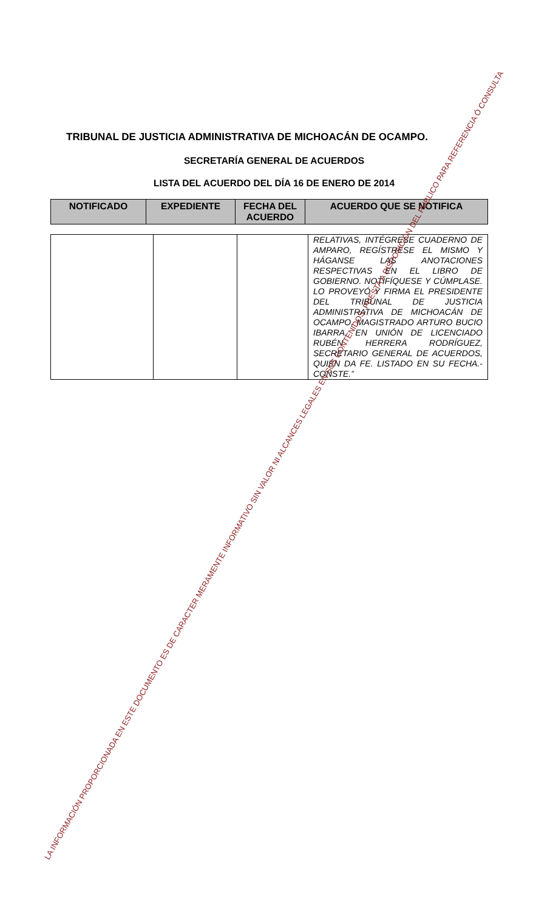TRIBUNAL DE JUSTICIA ADMINISTRATIVA DE MICHOACÁN DE OCAMPO.
SECRETARÍA GENERAL DE ACUERDOS
LISTA DEL ACUERDO DEL DÍA 16 DE ENERO DE 2014
| NOTIFICADO | EXPEDIENTE | FECHA DEL ACUERDO | ACUERDO QUE SE NOTIFICA |
| --- | --- | --- | --- |
| | | | RELATIVAS, INTÉGRESE CUADERNO DE AMPARO, REGÍSTRESE EL MISMO Y HÁGANSE LAS ANOTACIONES RESPECTIVAS EN EL LIBRO DE GOBIERNO. NOTIFÍQUESE Y CÚMPLASE. LO PROVEYÓ Y FIRMA EL PRESIDENTE DEL TRIBUNAL DE JUSTICIA ADMINISTRATIVA DE MICHOACÁN DE OCAMPO, MAGISTRADO ARTURO BUCIO IBARRA, EN UNIÓN DE LICENCIADO RUBÉN HERRERA RODRÍGUEZ, SECRETARIO GENERAL DE ACUERDOS, QUIEN DA FE. LISTADO EN SU FECHA.- CONSTE.” |
LA INFORMACIÓN PROPORCIONADA EN ESTE DOCUMENTO ES DE CARACTER MERAMENTE INFORMATIVO SIN VALOR NI ALCANCES LEGALES EN SUS CONTENIDOS, PUESTA A DISPOSICIÓN DEL PÚBLICO PARA REFERENCIA Ó CONSULTA